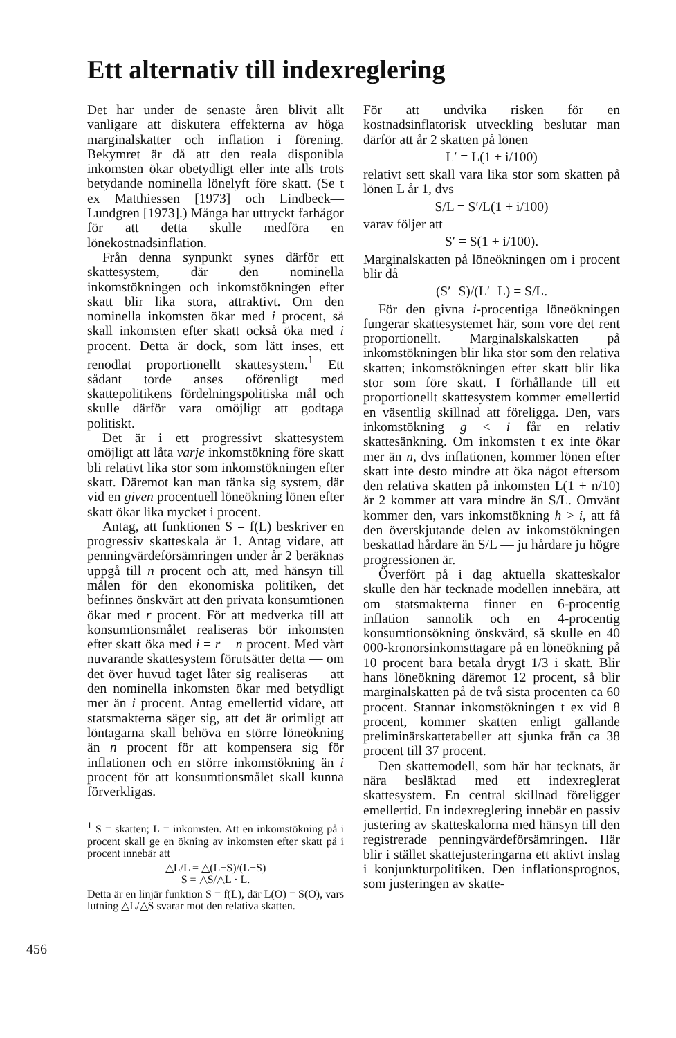Ett alternativ till indexreglering
Det har under de senaste åren blivit allt vanligare att diskutera effekterna av höga marginalskatter och inflation i förening. Bekymret är då att den reala disponibla inkomsten ökar obetydligt eller inte alls trots betydande nominella lönelyft före skatt. (Se t ex Matthiessen [1973] och Lindbeck—Lundgren [1973].) Många har uttryckt farhågor för att detta skulle medföra en lönekostnadsinflation.
Från denna synpunkt synes därför ett skattesystem, där den nominella inkomstökningen och inkomstökningen efter skatt blir lika stora, attraktivt. Om den nominella inkomsten ökar med i procent, så skall inkomsten efter skatt också öka med i procent. Detta är dock, som lätt inses, ett renodlat proportionellt skattesystem.<sup>1</sup> Ett sådant torde anses oförenligt med skattepolitikens fördelningspolitiska mål och skulle därför vara omöjligt att godtaga politiskt.
Det är i ett progressivt skattesystem omöjligt att låta varje inkomstökning före skatt bli relativt lika stor som inkomstökningen efter skatt. Däremot kan man tänka sig system, där vid en given procentuell löneökning lönen efter skatt ökar lika mycket i procent.
Antag, att funktionen S = f(L) beskriver en progressiv skatteskala år 1. Antag vidare, att penningvärdeförsämringen under år 2 beräknas uppgå till n procent och att, med hänsyn till målen för den ekonomiska politiken, det befinnes önskvärt att den privata konsumtionen ökar med r procent. För att medverka till att konsumtionsmålet realiseras bör inkomsten efter skatt öka med i = r + n procent. Med vårt nuvarande skattesystem förutsätter detta — om det över huvud taget låter sig realiseras — att den nominella inkomsten ökar med betydligt mer än i procent. Antag emellertid vidare, att statsmakterna säger sig, att det är orimligt att löntagarna skall behöva en större löneökning än n procent för att kompensera sig för inflationen och en större inkomstökning än i procent för att konsumtionsmålet skall kunna förverkligas.
<sup>1</sup> S = skatten; L = inkomsten. Att en inkomstökning på i procent skall ge en ökning av inkomsten efter skatt på i procent innebär att
△L/L = △(L−S)/(L−S)
S = △S/△L · L.
Detta är en linjär funktion S = f(L), där L(O) = S(O), vars lutning △L/△S svarar mot den relativa skatten.
För att undvika risken för en kostnadsinflatorisk utveckling beslutar man därför att år 2 skatten på lönen
L′ = L(1 + i/100)
relativt sett skall vara lika stor som skatten på lönen L år 1, dvs
S/L = S′/L(1 + i/100)
varav följer att
S′ = S(1 + i/100).
Marginalskatten på löneökningen om i procent blir då
(S′−S)/(L′−L) = S/L.
För den givna i-procentiga löneökningen fungerar skattesystemet här, som vore det rent proportionellt. Marginalskalskatten på inkomstökningen blir lika stor som den relativa skatten; inkomstökningen efter skatt blir lika stor som före skatt. I förhållande till ett proportionellt skattesystem kommer emellertid en väsentlig skillnad att föreligga. Den, vars inkomstökning g < i får en relativ skattesänkning. Om inkomsten t ex inte ökar mer än n, dvs inflationen, kommer lönen efter skatt inte desto mindre att öka något eftersom den relativa skatten på inkomsten L(1 + n/10) år 2 kommer att vara mindre än S/L. Omvänt kommer den, vars inkomstökning h > i, att få den överskjutande delen av inkomstökningen beskattad hårdare än S/L — ju hårdare ju högre progressionen är.
Överfört på i dag aktuella skatteskalor skulle den här tecknade modellen innebära, att om statsmakterna finner en 6-procentig inflation sannolik och en 4-procentig konsumtionsökning önskvärd, så skulle en 40 000-kronorsinkomsttagare på en löneökning på 10 procent bara betala drygt 1/3 i skatt. Blir hans löneökning däremot 12 procent, så blir marginalskatten på de två sista procenten ca 60 procent. Stannar inkomstökningen t ex vid 8 procent, kommer skatten enligt gällande preliminärskattetabeller att sjunka från ca 38 procent till 37 procent.
Den skattemodell, som här har tecknats, är nära besläktad med ett indexreglerat skattesystem. En central skillnad föreligger emellertid. En indexreglering innebär en passiv justering av skatteskalorna med hänsyn till den registrerade penningvärdeförsämringen. Här blir i stället skattejusteringarna ett aktivt inslag i konjunkturpolitiken. Den inflationsprognos, som justeringen av skatte-
456